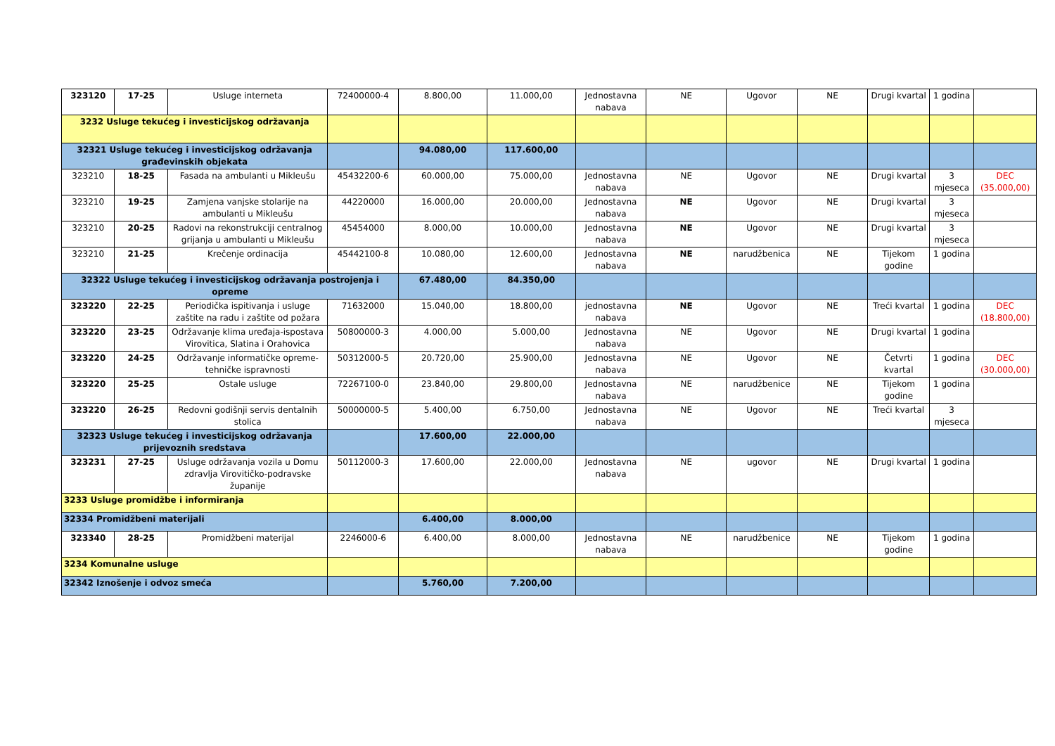| 323120 | 17-25 | Usluge interneta | 72400000-4 | 8.800,00 | 11.000,00 | Jednostavna nabava | NE | Ugovor | NE | Drugi kvartal | 1 godina | |
| 3232 Usluge tekućeg i investicijskog održavanja | | | | | | | | | | | | |
| 32321 Usluge tekućeg i investicijskog održavanja građevinskih objekata | | | | 94.080,00 | 117.600,00 | | | | | | | |
| 323210 | 18-25 | Fasada na ambulanti u Mikleušu | 45432200-6 | 60.000,00 | 75.000,00 | Jednostavna nabava | NE | Ugovor | NE | Drugi kvartal | 3 mjeseca | DEC (35.000,00) |
| 323210 | 19-25 | Zamjena vanjske stolarije na ambulanti u Mikleušu | 44220000 | 16.000,00 | 20.000,00 | Jednostavna nabava | NE | Ugovor | NE | Drugi kvartal | 3 mjeseca | |
| 323210 | 20-25 | Radovi na rekonstrukciji centralnog grijanja u ambulanti u Mikleušu | 45454000 | 8.000,00 | 10.000,00 | Jednostavna nabava | NE | Ugovor | NE | Drugi kvartal | 3 mjeseca | |
| 323210 | 21-25 | Krečenje ordinacija | 45442100-8 | 10.080,00 | 12.600,00 | Jednostavna nabava | NE | narudžbenica | NE | Tijekom godine | 1 godina | |
| 32322 Usluge tekućeg i investicijskog održavanja postrojenja i opreme | | | | 67.480,00 | 84.350,00 | | | | | | | |
| 323220 | 22-25 | Periodička ispitivanja i usluge zaštite na radu i zaštite od požara | 71632000 | 15.040,00 | 18.800,00 | jednostavna nabava | NE | Ugovor | NE | Treći kvartal | 1 godina | DEC (18.800,00) |
| 323220 | 23-25 | Održavanje klima uređaja-ispostava Virovitica, Slatina i Orahovica | 50800000-3 | 4.000,00 | 5.000,00 | Jednostavna nabava | NE | Ugovor | NE | Drugi kvartal | 1 godina | |
| 323220 | 24-25 | Održavanje informatičke opreme-tehničke ispravnosti | 50312000-5 | 20.720,00 | 25.900,00 | Jednostavna nabava | NE | Ugovor | NE | Četvrti kvartal | 1 godina | DEC (30.000,00) |
| 323220 | 25-25 | Ostale usluge | 72267100-0 | 23.840,00 | 29.800,00 | Jednostavna nabava | NE | narudžbenice | NE | Tijekom godine | 1 godina | |
| 323220 | 26-25 | Redovni godišnji servis dentalnih stolica | 50000000-5 | 5.400,00 | 6.750,00 | Jednostavna nabava | NE | Ugovor | NE | Treći kvartal | 3 mjeseca | |
| 32323 Usluge tekućeg i investicijskog održavanja prijevoznih sredstava | | | | 17.600,00 | 22.000,00 | | | | | | | |
| 323231 | 27-25 | Usluge održavanja vozila u Domu zdravlja Virovitičko-podravske županije | 50112000-3 | 17.600,00 | 22.000,00 | Jednostavna nabava | NE | ugovor | NE | Drugi kvartal | 1 godina | |
| 3233 Usluge promidžbe i informiranja | | | | | | | | | | | | |
| 32334 Promidžbeni materijali | | | | 6.400,00 | 8.000,00 | | | | | | | |
| 323340 | 28-25 | Promidžbeni materijal | 2246000-6 | 6.400,00 | 8.000,00 | Jednostavna nabava | NE | narudžbenice | NE | Tijekom godine | 1 godina | |
| 3234 Komunalne usluge | | | | | | | | | | | | |
| 32342 Iznošenje i odvoz smeća | | | | 5.760,00 | 7.200,00 | | | | | | | |